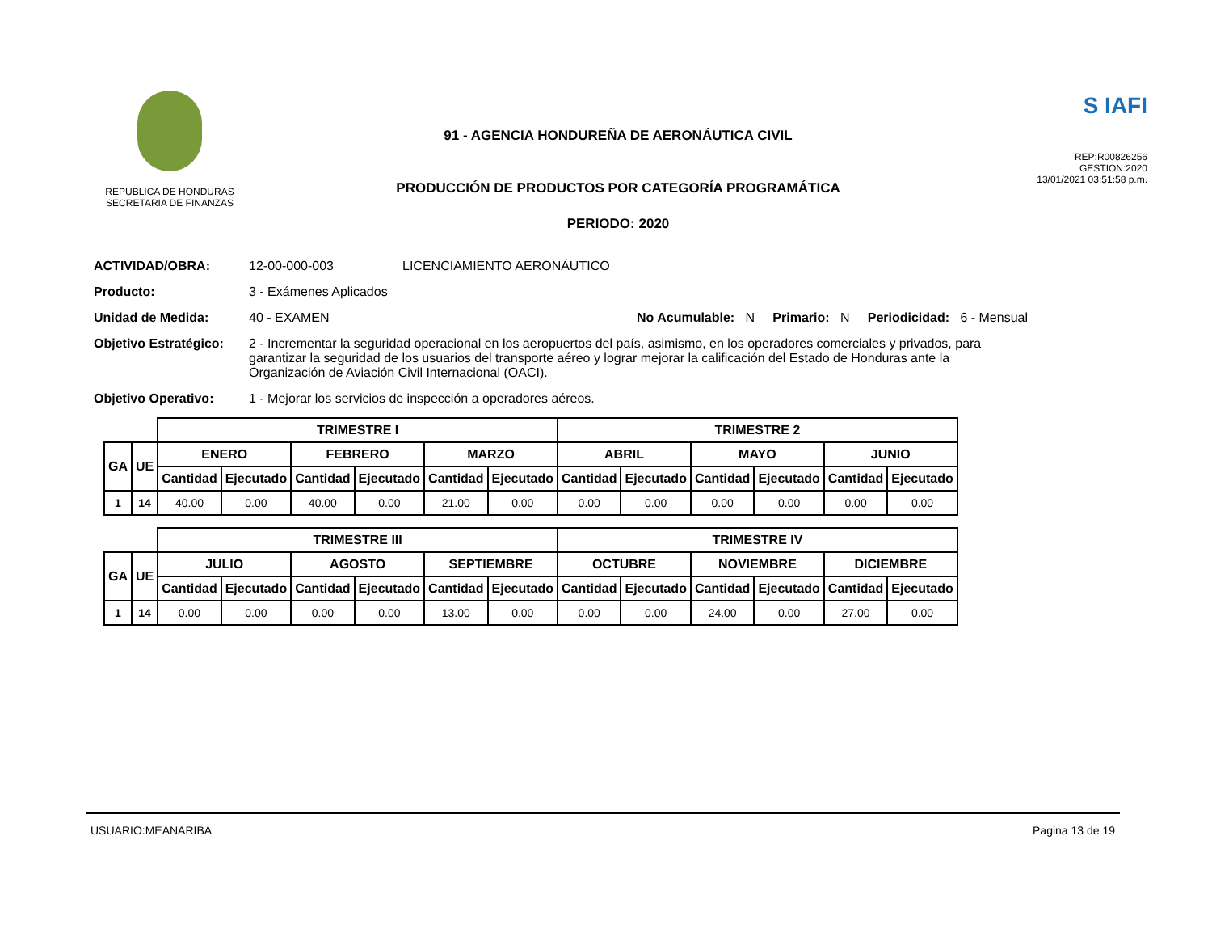REPUBLICA DE HONDURAS
SECRETARIA DE FINANZAS
91 - AGENCIA HONDUREÑA DE AERONÁUTICA CIVIL
PRODUCCIÓN DE PRODUCTOS POR CATEGORÍA PROGRAMÁTICA
PERIODO: 2020
S IAFI
REP:R00826256
GESTION:2020
13/01/2021 03:51:58 p.m.
ACTIVIDAD/OBRA: 12-00-000-003 LICENCIAMIENTO AERONÁUTICO
Producto: 3 - Exámenes Aplicados
Unidad de Medida: 40 - EXAMEN No Acumulable: N Primario: N Periodicidad: 6 - Mensual
Objetivo Estratégico:
2 - Incrementar la seguridad operacional en los aeropuertos del país, asimismo, en los operadores comerciales y privados, para garantizar la seguridad de los usuarios del transporte aéreo y lograr mejorar la calificación del Estado de Honduras ante la Organización de Aviación Civil Internacional (OACI).
Objetivo Operativo: 1 - Mejorar los servicios de inspección a operadores aéreos.
| | | TRIMESTRE I | | | | | | TRIMESTRE 2 | | | | | |
| GA | UE | ENERO | | FEBRERO | | MARZO | | ABRIL | | MAYO | | JUNIO | |
| | | Cantidad | Ejecutado | Cantidad | Ejecutado | Cantidad | Ejecutado | Cantidad | Ejecutado | Cantidad | Ejecutado | Cantidad | Ejecutado |
| 1 | 14 | 40.00 | 0.00 | 40.00 | 0.00 | 21.00 | 0.00 | 0.00 | 0.00 | 0.00 | 0.00 | 0.00 | 0.00 |
| | | TRIMESTRE III | | | | | | TRIMESTRE IV | | | | | |
| GA | UE | JULIO | | AGOSTO | | SEPTIEMBRE | | OCTUBRE | | NOVIEMBRE | | DICIEMBRE | |
| | | Cantidad | Ejecutado | Cantidad | Ejecutado | Cantidad | Ejecutado | Cantidad | Ejecutado | Cantidad | Ejecutado | Cantidad | Ejecutado |
| 1 | 14 | 0.00 | 0.00 | 0.00 | 0.00 | 13.00 | 0.00 | 0.00 | 0.00 | 24.00 | 0.00 | 27.00 | 0.00 |
USUARIO:MEANARIBA Pagina 13 de 19